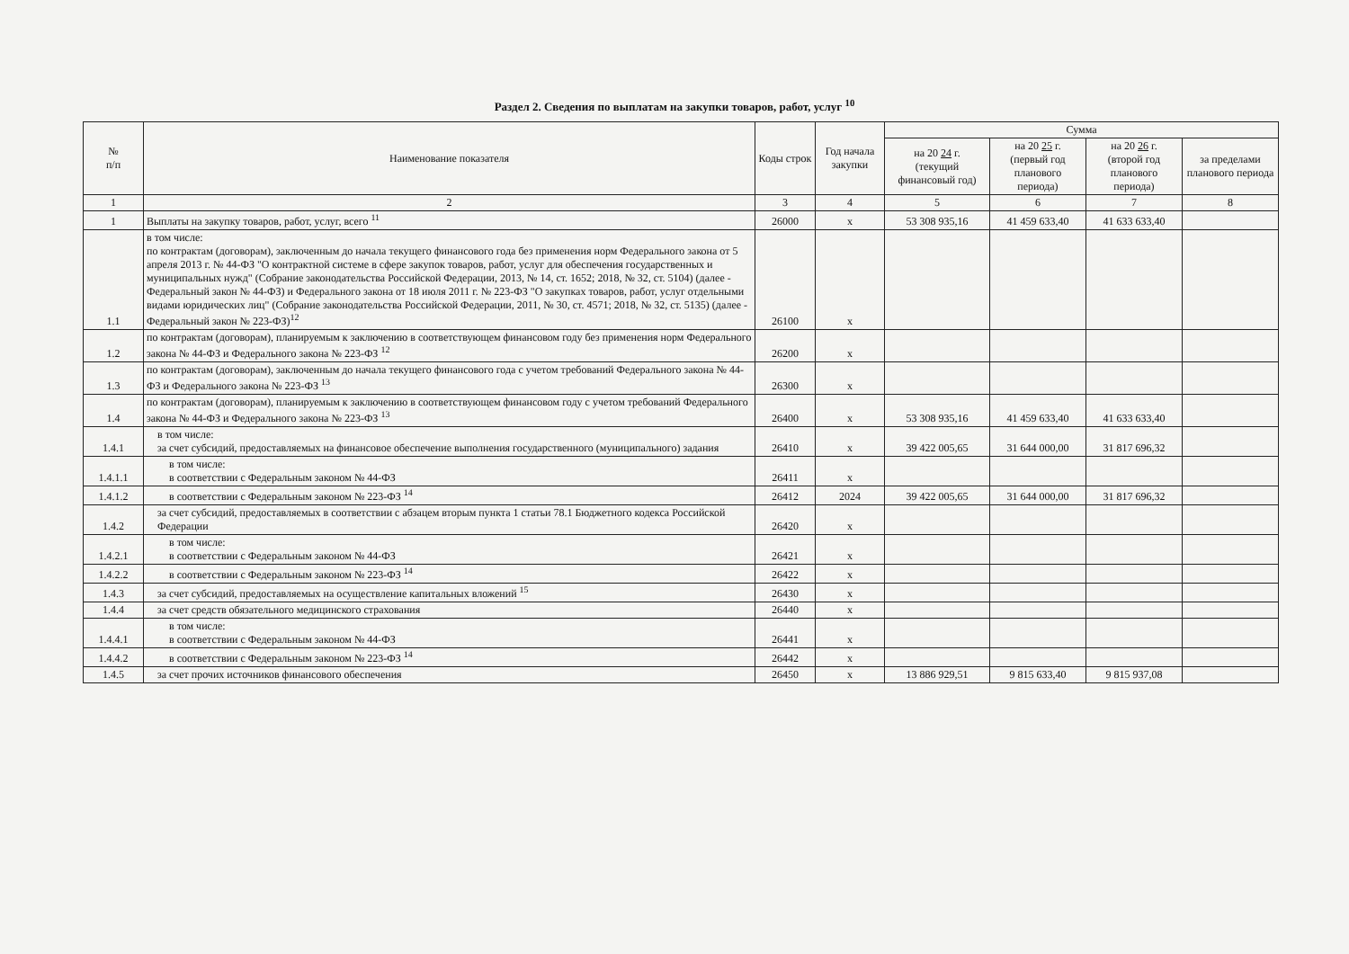Раздел 2. Сведения по выплатам на закупки товаров, работ, услуг <sup>10</sup>
| № п/п | Наименование показателя | Коды строк | Год начала закупки | Сумма | | | |
| --- | --- | --- | --- | --- | --- | --- | --- |
| | | | | на 20 24 г. (текущий финансовый год) | на 20 25 г. (первый год планового периода) | на 20 26 г. (второй год планового периода) | за пределами планового периода |
| 1 | 2 | 3 | 4 | 5 | 6 | 7 | 8 |
| 1 | Выплаты на закупку товаров, работ, услуг, всего <sup>11</sup> | 26000 | x | 53 308 935,16 | 41 459 633,40 | 41 633 633,40 | |
| 1.1 | в том числе: по контрактам (договорам), заключенным до начала текущего финансового года без применения норм Федерального закона от 5 апреля 2013 г. № 44-ФЗ "О контрактной системе в сфере закупок товаров, работ, услуг для обеспечения государственных и муниципальных нужд" (Собрание законодательства Российской Федерации, 2013, № 14, ст. 1652; 2018, № 32, ст. 5104) (далее - Федеральный закон № 44-ФЗ) и Федерального закона от 18 июля 2011 г. № 223-ФЗ "О закупках товаров, работ, услуг отдельными видами юридических лиц" (Собрание законодательства Российской Федерации, 2011, № 30, ст. 4571; 2018, № 32, ст. 5135) (далее - Федеральный закон № 223-ФЗ)<sup>12</sup> | 26100 | x | | | | |
| 1.2 | по контрактам (договорам), планируемым к заключению в соответствующем финансовом году без применения норм Федерального закона № 44-ФЗ и Федерального закона № 223-ФЗ <sup>12</sup> | 26200 | x | | | | |
| 1.3 | по контрактам (договорам), заключенным до начала текущего финансового года с учетом требований Федерального закона № 44-ФЗ и Федерального закона № 223-ФЗ <sup>13</sup> | 26300 | x | | | | |
| 1.4 | по контрактам (договорам), планируемым к заключению в соответствующем финансовом году с учетом требований Федерального закона № 44-ФЗ и Федерального закона № 223-ФЗ <sup>13</sup> | 26400 | x | 53 308 935,16 | 41 459 633,40 | 41 633 633,40 | |
| 1.4.1 | в том числе: за счет субсидий, предоставляемых на финансовое обеспечение выполнения государственного (муниципального) задания | 26410 | x | 39 422 005,65 | 31 644 000,00 | 31 817 696,32 | |
| 1.4.1.1 | в том числе: в соответствии с Федеральным законом № 44-ФЗ | 26411 | x | | | | |
| 1.4.1.2 | в соответствии с Федеральным законом № 223-ФЗ <sup>14</sup> | 26412 | 2024 | 39 422 005,65 | 31 644 000,00 | 31 817 696,32 | |
| 1.4.2 | за счет субсидий, предоставляемых в соответствии с абзацем вторым пункта 1 статьи 78.1 Бюджетного кодекса Российской Федерации | 26420 | x | | | | |
| 1.4.2.1 | в том числе: в соответствии с Федеральным законом № 44-ФЗ | 26421 | x | | | | |
| 1.4.2.2 | в соответствии с Федеральным законом № 223-ФЗ <sup>14</sup> | 26422 | x | | | | |
| 1.4.3 | за счет субсидий, предоставляемых на осуществление капитальных вложений <sup>15</sup> | 26430 | x | | | | |
| 1.4.4 | за счет средств обязательного медицинского страхования | 26440 | x | | | | |
| 1.4.4.1 | в том числе: в соответствии с Федеральным законом № 44-ФЗ | 26441 | x | | | | |
| 1.4.4.2 | в соответствии с Федеральным законом № 223-ФЗ <sup>14</sup> | 26442 | x | | | | |
| 1.4.5 | за счет прочих источников финансового обеспечения | 26450 | x | 13 886 929,51 | 9 815 633,40 | 9 815 937,08 | |